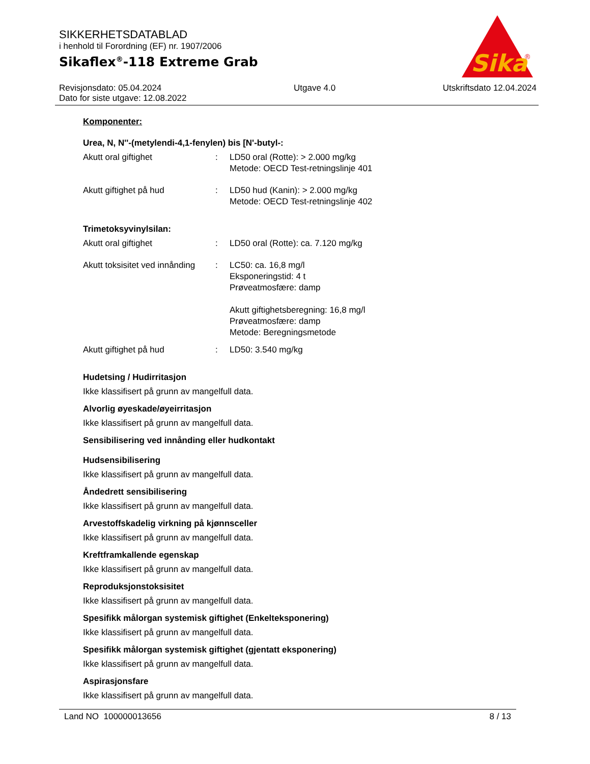SIKKERHETSDATABLAD
i henhold til Forordning (EF) nr. 1907/2006
Sikaflex<sup>®</sup>-118 Extreme Grab
Sika
®
Revisjonsdato: 05.04.2024
Dato for siste utgave: 12.08.2022
Utgave 4.0 Utskriftsdato 12.04.2024
Komponenter:
Urea, N, N''-(metylendi-4,1-fenylen) bis [N'-butyl-:
Akutt oral giftighet : LD50 oral (Rotte): > 2.000 mg/kg
Metode: OECD Test-retningslinje 401
Akutt giftighet på hud : LD50 hud (Kanin): > 2.000 mg/kg
Metode: OECD Test-retningslinje 402
Trimetoksyvinylsilan:
Akutt oral giftighet : LD50 oral (Rotte): ca. 7.120 mg/kg
Akutt toksisitet ved innånding
: LC50: ca. 16,8 mg/l
Eksponeringstid: 4 t
Prøveatmosfære: damp
Akutt giftighetsberegning: 16,8 mg/l
Prøveatmosfære: damp
Metode: Beregningsmetode
Akutt giftighet på hud : LD50: 3.540 mg/kg
Hudetsing / Hudirritasjon
Ikke klassifisert på grunn av mangelfull data.
Alvorlig øyeskade/øyeirritasjon
Ikke klassifisert på grunn av mangelfull data.
Sensibilisering ved innånding eller hudkontakt
Hudsensibilisering
Ikke klassifisert på grunn av mangelfull data.
Åndedrett sensibilisering
Ikke klassifisert på grunn av mangelfull data.
Arvestoffskadelig virkning på kjønnsceller
Ikke klassifisert på grunn av mangelfull data.
Kreftframkallende egenskap
Ikke klassifisert på grunn av mangelfull data.
Reproduksjonstoksisitet
Ikke klassifisert på grunn av mangelfull data.
Spesifikk målorgan systemisk giftighet (Enkelteksponering)
Ikke klassifisert på grunn av mangelfull data.
Spesifikk målorgan systemisk giftighet (gjentatt eksponering)
Ikke klassifisert på grunn av mangelfull data.
Aspirasjonsfare
Ikke klassifisert på grunn av mangelfull data.
Land NO 100000013656 8 / 13